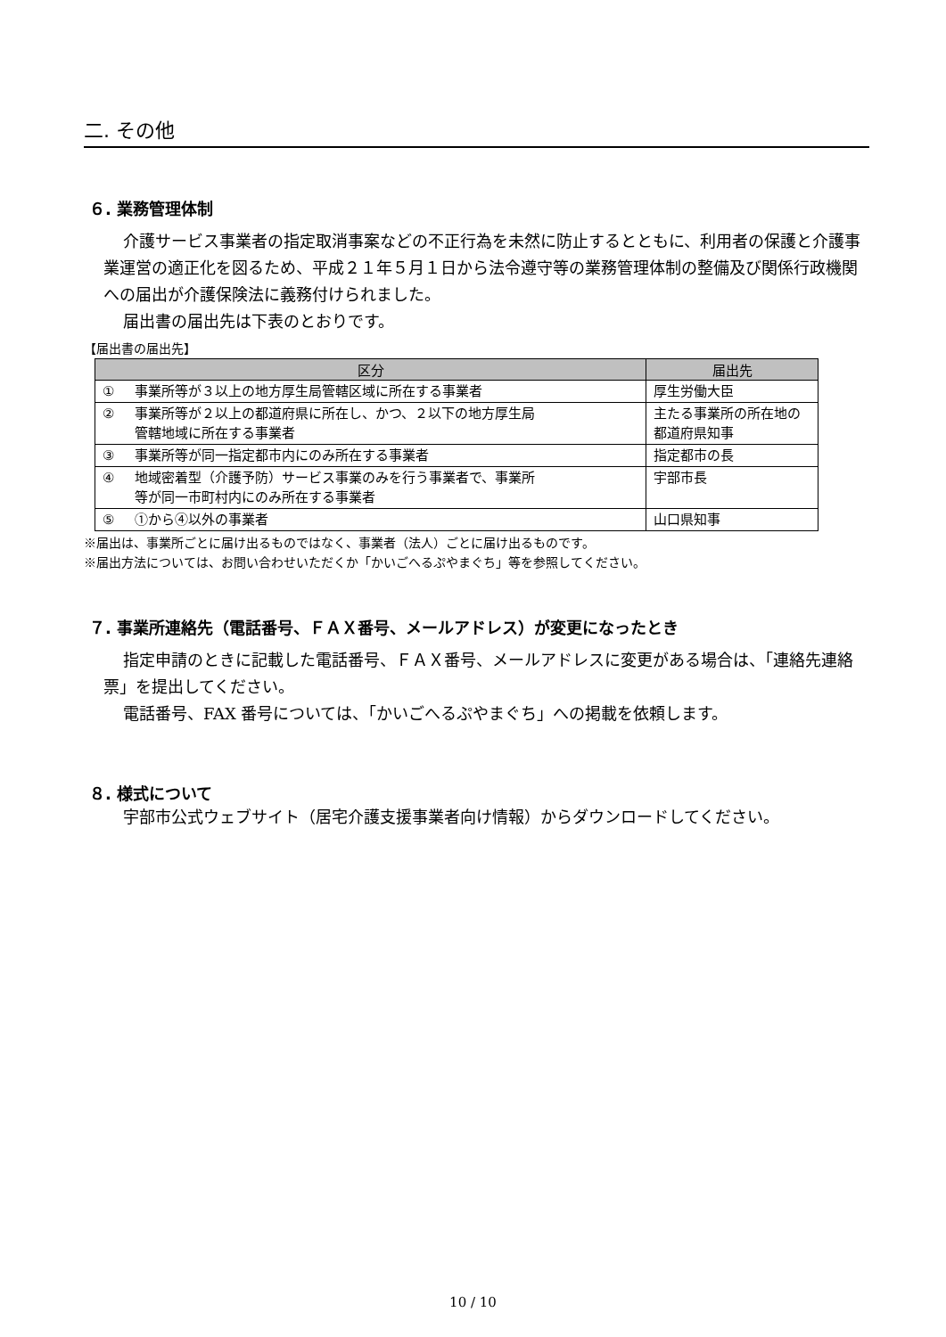二. その他
６. 業務管理体制
介護サービス事業者の指定取消事案などの不正行為を未然に防止するとともに、利用者の保護と介護事業運営の適正化を図るため、平成２１年５月１日から法令遵守等の業務管理体制の整備及び関係行政機関への届出が介護保険法に義務付けられました。
届出書の届出先は下表のとおりです。
【届出書の届出先】
| 区分 | 届出先 |
| --- | --- |
| ① 事業所等が３以上の地方厚生局管轄区域に所在する事業者 | 厚生労働大臣 |
| ② 事業所等が２以上の都道府県に所在し、かつ、２以下の地方厚生局 管轄地域に所在する事業者 | 主たる事業所の所在地の都道府県知事 |
| ③ 事業所等が同一指定都市内にのみ所在する事業者 | 指定都市の長 |
| ④ 地域密着型（介護予防）サービス事業のみを行う事業者で、事業所 等が同一市町村内にのみ所在する事業者 | 宇部市長 |
| ⑤ ①から④以外の事業者 | 山口県知事 |
※届出は、事業所ごとに届け出るものではなく、事業者（法人）ごとに届け出るものです。
※届出方法については、お問い合わせいただくか「かいごへるぷやまぐち」等を参照してください。
７. 事業所連絡先（電話番号、ＦＡＸ番号、メールアドレス）が変更になったとき
指定申請のときに記載した電話番号、ＦＡＸ番号、メールアドレスに変更がある場合は、「連絡先連絡票」を提出してください。
電話番号、FAX 番号については、「かいごへるぷやまぐち」への掲載を依頼します。
８. 様式について
宇部市公式ウェブサイト（居宅介護支援事業者向け情報）からダウンロードしてください。
10 / 10